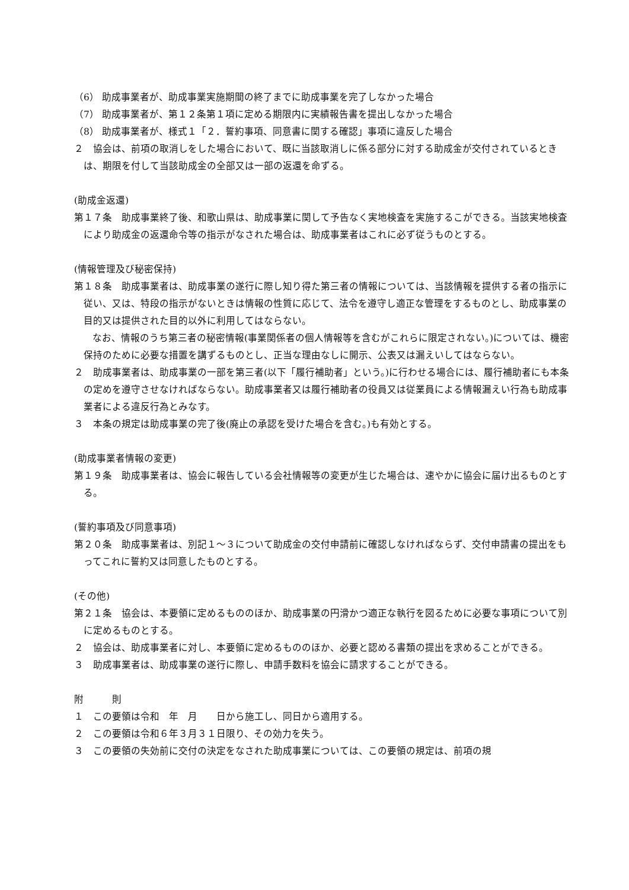（6） 助成事業者が、助成事業実施期間の終了までに助成事業を完了しなかった場合
（7） 助成事業者が、第１２条第１項に定める期限内に実績報告書を提出しなかった場合
（8） 助成事業者が、様式１「２．誓約事項、同意書に関する確認」事項に違反した場合
２　協会は、前項の取消しをした場合において、既に当該取消しに係る部分に対する助成金が交付されているときは、期限を付して当該助成金の全部又は一部の返還を命ずる。
(助成金返還)
第１７条　助成事業終了後、和歌山県は、助成事業に関して予告なく実地検査を実施するこができる。当該実地検査により助成金の返還命令等の指示がなされた場合は、助成事業者はこれに必ず従うものとする。
(情報管理及び秘密保持)
第１８条　助成事業者は、助成事業の遂行に際し知り得た第三者の情報については、当該情報を提供する者の指示に従い、又は、特段の指示がないときは情報の性質に応じて、法令を遵守し適正な管理をするものとし、助成事業の目的又は提供された目的以外に利用してはならない。
なお、情報のうち第三者の秘密情報(事業関係者の個人情報等を含むがこれらに限定されない。)については、機密保持のために必要な措置を講ずるものとし、正当な理由なしに開示、公表又は漏えいしてはならない。
２　助成事業者は、助成事業の一部を第三者(以下「履行補助者」という。)に行わせる場合には、履行補助者にも本条の定めを遵守させなければならない。助成事業者又は履行補助者の役員又は従業員による情報漏えい行為も助成事業者による違反行為とみなす。
３　本条の規定は助成事業の完了後(廃止の承認を受けた場合を含む。)も有効とする。
(助成事業者情報の変更)
第１９条　助成事業者は、協会に報告している会社情報等の変更が生じた場合は、速やかに協会に届け出るものとする。
(誓約事項及び同意事項)
第２０条　助成事業者は、別記１～３について助成金の交付申請前に確認しなければならず、交付申請書の提出をもってこれに誓約又は同意したものとする。
(その他)
第２１条　協会は、本要領に定めるもののほか、助成事業の円滑かつ適正な執行を図るために必要な事項について別に定めるものとする。
２　協会は、助成事業者に対し、本要領に定めるもののほか、必要と認める書類の提出を求めることができる。
３　助成事業者は、助成事業の遂行に際し、申請手数料を協会に請求することができる。
附　　　則
１　この要領は令和　年　月　　日から施工し、同日から適用する。
２　この要領は令和６年３月３１日限り、その効力を失う。
３　この要領の失効前に交付の決定をなされた助成事業については、この要領の規定は、前項の規